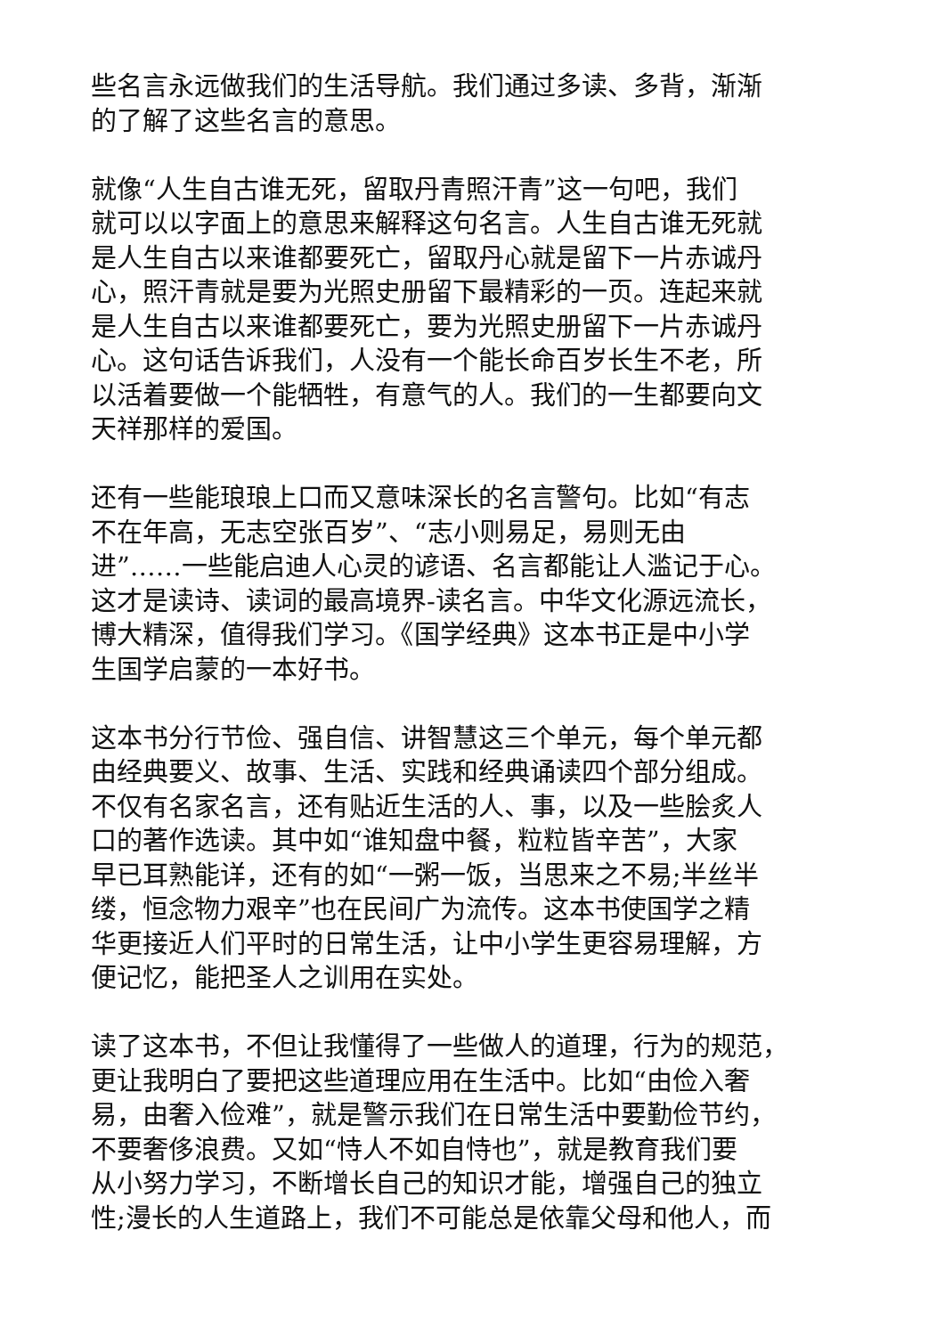些名言永远做我们的生活导航。我们通过多读、多背，渐渐
的了解了这些名言的意思。
就像“人生自古谁无死，留取丹青照汗青”这一句吧，我们
就可以以字面上的意思来解释这句名言。人生自古谁无死就
是人生自古以来谁都要死亡，留取丹心就是留下一片赤诚丹
心，照汗青就是要为光照史册留下最精彩的一页。连起来就
是人生自古以来谁都要死亡，要为光照史册留下一片赤诚丹
心。这句话告诉我们，人没有一个能长命百岁长生不老，所
以活着要做一个能牺牲，有意气的人。我们的一生都要向文
天祥那样的爱国。
还有一些能琅琅上口而又意味深长的名言警句。比如“有志
不在年高，无志空张百岁”、“志小则易足，易则无由
进”……一些能启迪人心灵的谚语、名言都能让人滥记于心。
这才是读诗、读词的最高境界-读名言。中华文化源远流长，
博大精深，值得我们学习。《国学经典》这本书正是中小学
生国学启蒙的一本好书。
这本书分行节俭、强自信、讲智慧这三个单元，每个单元都
由经典要义、故事、生活、实践和经典诵读四个部分组成。
不仅有名家名言，还有贴近生活的人、事，以及一些脍炙人
口的著作选读。其中如“谁知盘中餐，粒粒皆辛苦”，大家
早已耳熟能详，还有的如“一粥一饭，当思来之不易;半丝半
缕，恒念物力艰辛”也在民间广为流传。这本书使国学之精
华更接近人们平时的日常生活，让中小学生更容易理解，方
便记忆，能把圣人之训用在实处。
读了这本书，不但让我懂得了一些做人的道理，行为的规范，
更让我明白了要把这些道理应用在生活中。比如“由俭入奢
易，由奢入俭难”，就是警示我们在日常生活中要勤俭节约，
不要奢侈浪费。又如“恃人不如自恃也”，就是教育我们要
从小努力学习，不断增长自己的知识才能，增强自己的独立
性;漫长的人生道路上，我们不可能总是依靠父母和他人，而